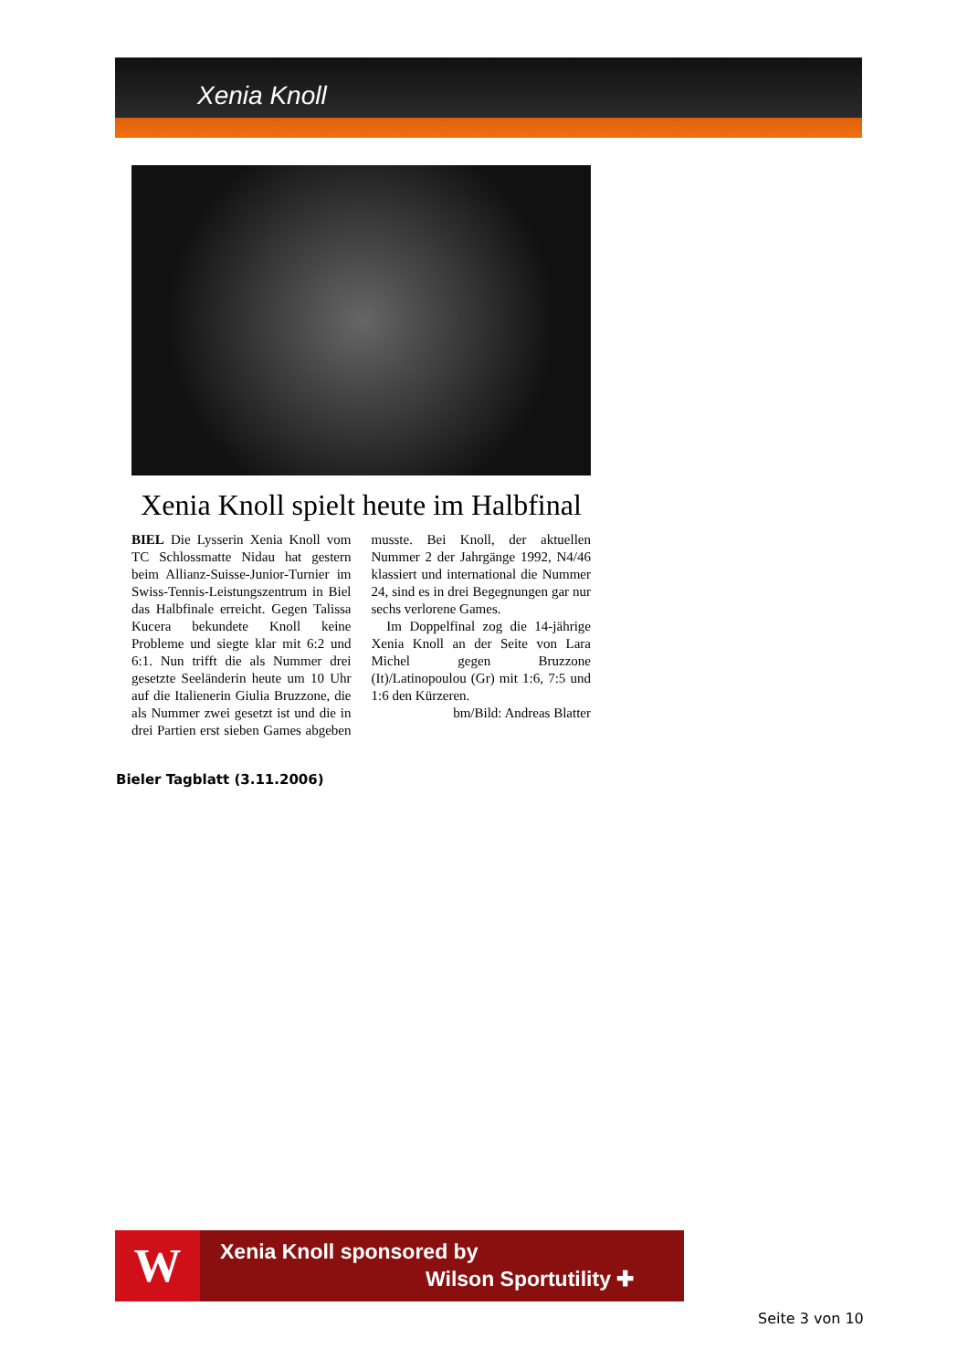Xenia Knoll
Xenia Knoll spielt heute im Halbfinal
BIEL Die Lysserin Xenia Knoll vom TC Schlossmatte Nidau hat gestern beim Allianz-Suisse-Junior-Turnier im Swiss-Tennis-Leistungszentrum in Biel das Halbfinale erreicht. Gegen Talissa Kucera bekundete Knoll keine Probleme und siegte klar mit 6:2 und 6:1. Nun trifft die als Nummer drei gesetzte Seeländerin heute um 10 Uhr auf die Italienerin Giulia Bruzzone, die als Nummer zwei gesetzt ist und die in drei Partien erst sieben Games abgeben musste. Bei Knoll, der aktuellen Nummer 2 der Jahrgänge 1992, N4/46 klassiert und international die Nummer 24, sind es in drei Begegnungen gar nur sechs verlorene Games.
Im Doppelfinal zog die 14-jährige Xenia Knoll an der Seite von Lara Michel gegen Bruzzone (It)/Latinopoulou (Gr) mit 1:6, 7:5 und 1:6 den Kürzeren.
bm/Bild: Andreas Blatter
Bieler Tagblatt (3.11.2006)
W Xenia Knoll sponsored by
Wilson Sportutility ✚
Seite 3 von 10